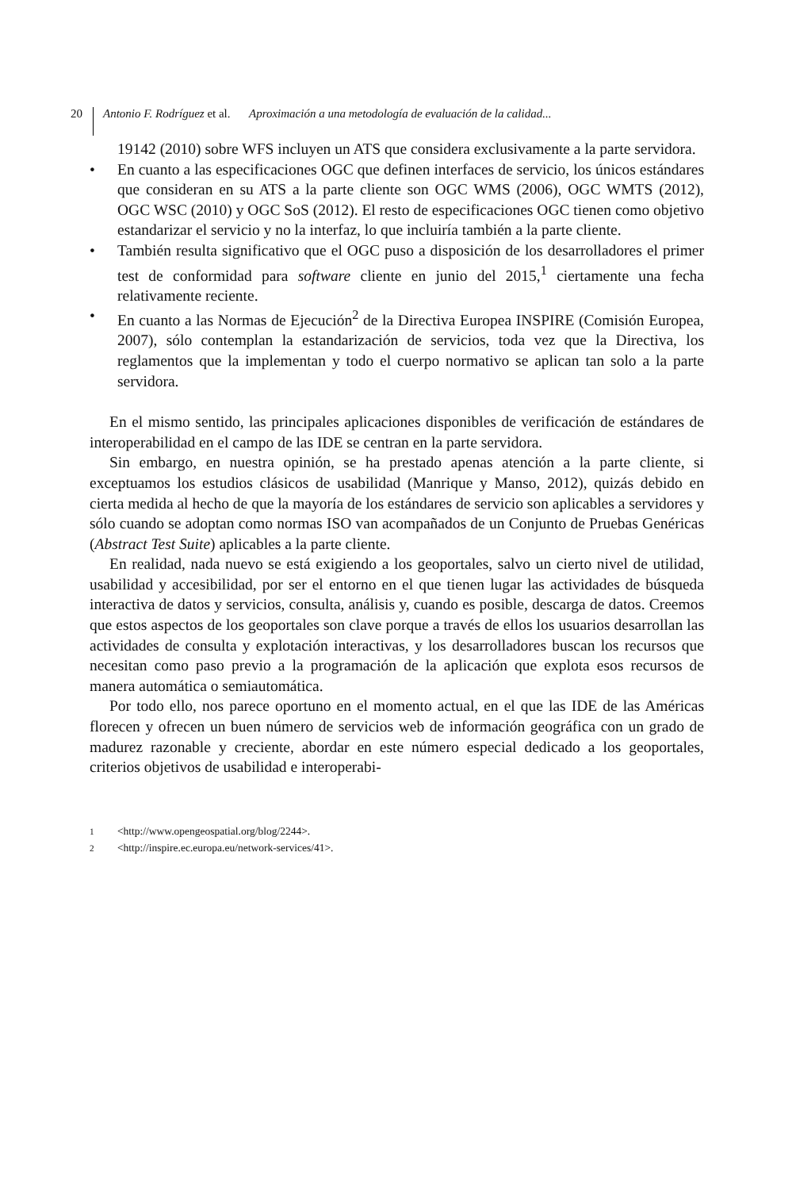20 Antonio F. Rodríguez et al. Aproximación a una metodología de evaluación de la calidad...
19142 (2010) sobre WFS incluyen un ATS que considera exclusivamente a la parte servidora.
• En cuanto a las especificaciones OGC que definen interfaces de servicio, los únicos estándares que consideran en su ATS a la parte cliente son OGC WMS (2006), OGC WMTS (2012), OGC WSC (2010) y OGC SoS (2012). El resto de especificaciones OGC tienen como objetivo estandarizar el servicio y no la interfaz, lo que incluiría también a la parte cliente.
• También resulta significativo que el OGC puso a disposición de los desarrolladores el primer test de conformidad para software cliente en junio del 2015,<sup>1</sup> ciertamente una fecha relativamente reciente.
• En cuanto a las Normas de Ejecución<sup>2</sup> de la Directiva Europea INSPIRE (Comisión Europea, 2007), sólo contemplan la estandarización de servicios, toda vez que la Directiva, los reglamentos que la implementan y todo el cuerpo normativo se aplican tan solo a la parte servidora.
En el mismo sentido, las principales aplicaciones disponibles de verificación de estándares de interoperabilidad en el campo de las IDE se centran en la parte servidora.
Sin embargo, en nuestra opinión, se ha prestado apenas atención a la parte cliente, si exceptuamos los estudios clásicos de usabilidad (Manrique y Manso, 2012), quizás debido en cierta medida al hecho de que la mayoría de los estándares de servicio son aplicables a servidores y sólo cuando se adoptan como normas ISO van acompañados de un Conjunto de Pruebas Genéricas (Abstract Test Suite) aplicables a la parte cliente.
En realidad, nada nuevo se está exigiendo a los geoportales, salvo un cierto nivel de utilidad, usabilidad y accesibilidad, por ser el entorno en el que tienen lugar las actividades de búsqueda interactiva de datos y servicios, consulta, análisis y, cuando es posible, descarga de datos. Creemos que estos aspectos de los geoportales son clave porque a través de ellos los usuarios desarrollan las actividades de consulta y explotación interactivas, y los desarrolladores buscan los recursos que necesitan como paso previo a la programación de la aplicación que explota esos recursos de manera automática o semiautomática.
Por todo ello, nos parece oportuno en el momento actual, en el que las IDE de las Américas florecen y ofrecen un buen número de servicios web de información geográfica con un grado de madurez razonable y creciente, abordar en este número especial dedicado a los geoportales, criterios objetivos de usabilidad e interoperabi-
<sup>1</sup> <http://www.opengeospatial.org/blog/2244>.
<sup>2</sup> <http://inspire.ec.europa.eu/network-services/41>.